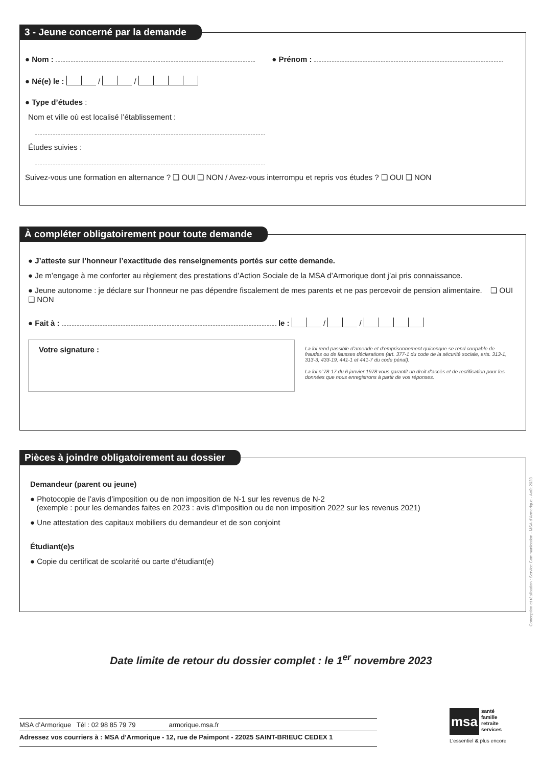3 - Jeune concerné par la demande
● Nom : ● Prénom :
● Né(e) le : / /
● Type d’études :
Nom et ville où est localisé l’établissement :
Études suivies :
Suivez-vous une formation en alternance ? ❑ OUI ❑ NON / Avez-vous interrompu et repris vos études ? ❑ OUI ❑ NON
À compléter obligatoirement pour toute demande
● J’atteste sur l’honneur l’exactitude des renseignements portés sur cette demande.
● Je m’engage à me conforter au règlement des prestations d’Action Sociale de la MSA d’Armorique dont j’ai pris connaissance.
● Jeune autonome : je déclare sur l’honneur ne pas dépendre fiscalement de mes parents et ne pas percevoir de pension alimentaire. ❑ OUI ❑ NON
● Fait à : le : / /
Votre signature :
La loi rend passible d’amende et d’emprisonnement quiconque se rend coupable de fraudes ou de fausses déclarations (art. 377-1 du code de la sécurité sociale, arts. 313-1, 313-3, 433-19, 441-1 et 441-7 du code pénal).
La loi n°78-17 du 6 janvier 1978 vous garantit un droit d’accès et de rectification pour les données que nous enregistrons à partir de vos réponses.
Pièces à joindre obligatoirement au dossier
Demandeur (parent ou jeune)
● Photocopie de l’avis d’imposition ou de non imposition de N-1 sur les revenus de N-2
(exemple : pour les demandes faites en 2023 : avis d’imposition ou de non imposition 2022 sur les revenus 2021)
● Une attestation des capitaux mobiliers du demandeur et de son conjoint
Étudiant(e)s
● Copie du certificat de scolarité ou carte d'étudiant(e)
Conception et réalisation : Service Communication - MSA d’Armorique - Août 2023
Date limite de retour du dossier complet : le 1<sup>er</sup> novembre 2023
MSA d’Armorique Tél : 02 98 85 79 79 armorique.msa.fr
Adressez vos courriers à : MSA d’Armorique - 12, rue de Paimpont - 22025 SAINT-BRIEUC CEDEX 1
msa
santé
famille
retraite
services
L’essentiel & plus encore